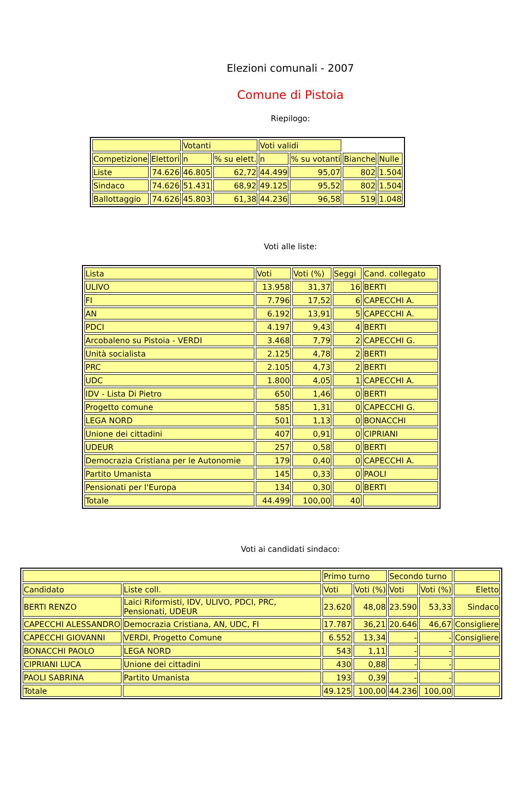Elezioni comunali - 2007
Comune di Pistoia
Riepilogo:
| | | Votanti | | Voti validi | | | |
| Competizione | Elettori | n | % su elett. | n | % su votanti | Bianche | Nulle |
| Liste | 74.626 | 46.805 | 62,72 | 44.499 | 95,07 | 802 | 1.504 |
| Sindaco | 74.626 | 51.431 | 68,92 | 49.125 | 95,52 | 802 | 1.504 |
| Ballottaggio | 74.626 | 45.803 | 61,38 | 44.236 | 96,58 | 519 | 1.048 |
Voti alle liste:
| Lista | Voti | Voti (%) | Seggi | Cand. collegato |
| ULIVO | 13.958 | 31,37 | 16 | BERTI |
| FI | 7.796 | 17,52 | 6 | CAPECCHI A. |
| AN | 6.192 | 13,91 | 5 | CAPECCHI A. |
| PDCI | 4.197 | 9,43 | 4 | BERTI |
| Arcobaleno su Pistoia - VERDI | 3.468 | 7,79 | 2 | CAPECCHI G. |
| Unità socialista | 2.125 | 4,78 | 2 | BERTI |
| PRC | 2.105 | 4,73 | 2 | BERTI |
| UDC | 1.800 | 4,05 | 1 | CAPECCHI A. |
| IDV - Lista Di Pietro | 650 | 1,46 | 0 | BERTI |
| Progetto comune | 585 | 1,31 | 0 | CAPECCHI G. |
| LEGA NORD | 501 | 1,13 | 0 | BONACCHI |
| Unione dei cittadini | 407 | 0,91 | 0 | CIPRIANI |
| UDEUR | 257 | 0,58 | 0 | BERTI |
| Democrazia Cristiana per le Autonomie | 179 | 0,40 | 0 | CAPECCHI A. |
| Partito Umanista | 145 | 0,33 | 0 | PAOLI |
| Pensionati per l'Europa | 134 | 0,30 | 0 | BERTI |
| Totale | 44.499 | 100,00 | 40 | |
Voti ai candidati sindaco:
| | | Primo turno | | Secondo turno | | |
| Candidato | Liste coll. | Voti | Voti (%) | Voti | Voti (%) | Eletto |
| BERTI RENZO | Laici Riformisti, IDV, ULIVO, PDCI, PRC, Pensionati, UDEUR | 23.620 | 48,08 | 23.590 | 53,33 | Sindaco |
| CAPECCHI ALESSANDRO | Democrazia Cristiana, AN, UDC, FI | 17.787 | 36,21 | 20.646 | 46,67 | Consigliere |
| CAPECCHI GIOVANNI | VERDI, Progetto Comune | 6.552 | 13,34 | - | - | Consigliere |
| BONACCHI PAOLO | LEGA NORD | 543 | 1,11 | - | - | |
| CIPRIANI LUCA | Unione dei cittadini | 430 | 0,88 | - | - | |
| PAOLI SABRINA | Partito Umanista | 193 | 0,39 | - | - | |
| Totale | | 49.125 | 100,00 | 44.236 | 100,00 | |